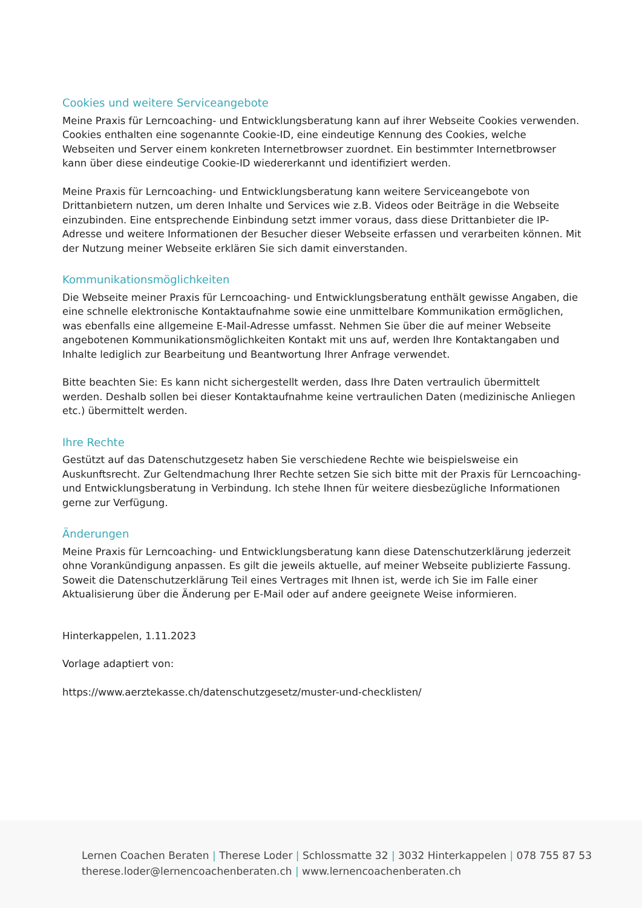Cookies und weitere Serviceangebote
Meine Praxis für Lerncoaching- und Entwicklungsberatung kann auf ihrer Webseite Cookies verwenden. Cookies enthalten eine sogenannte Cookie-ID, eine eindeutige Kennung des Cookies, welche Webseiten und Server einem konkreten Internetbrowser zuordnet. Ein bestimmter Internetbrowser kann über diese eindeutige Cookie-ID wiedererkannt und identifiziert werden.
Meine Praxis für Lerncoaching- und Entwicklungsberatung kann weitere Serviceangebote von Drittanbietern nutzen, um deren Inhalte und Services wie z.B. Videos oder Beiträge in die Webseite einzubinden. Eine entsprechende Einbindung setzt immer voraus, dass diese Drittanbieter die IP-Adresse und weitere Informationen der Besucher dieser Webseite erfassen und verarbeiten können. Mit der Nutzung meiner Webseite erklären Sie sich damit einverstanden.
Kommunikationsmöglichkeiten
Die Webseite meiner Praxis für Lerncoaching- und Entwicklungsberatung enthält gewisse Angaben, die eine schnelle elektronische Kontaktaufnahme sowie eine unmittelbare Kommunikation ermöglichen, was ebenfalls eine allgemeine E-Mail-Adresse umfasst. Nehmen Sie über die auf meiner Webseite angebotenen Kommunikationsmöglichkeiten Kontakt mit uns auf, werden Ihre Kontaktangaben und Inhalte lediglich zur Bearbeitung und Beantwortung Ihrer Anfrage verwendet.
Bitte beachten Sie: Es kann nicht sichergestellt werden, dass Ihre Daten vertraulich übermittelt werden. Deshalb sollen bei dieser Kontaktaufnahme keine vertraulichen Daten (medizinische Anliegen etc.) übermittelt werden.
Ihre Rechte
Gestützt auf das Datenschutzgesetz haben Sie verschiedene Rechte wie beispielsweise ein Auskunftsrecht. Zur Geltendmachung Ihrer Rechte setzen Sie sich bitte mit der Praxis für Lerncoaching- und Entwicklungsberatung in Verbindung. Ich stehe Ihnen für weitere diesbezügliche Informationen gerne zur Verfügung.
Änderungen
Meine Praxis für Lerncoaching- und Entwicklungsberatung kann diese Datenschutzerklärung jederzeit ohne Vorankündigung anpassen. Es gilt die jeweils aktuelle, auf meiner Webseite publizierte Fassung. Soweit die Datenschutzerklärung Teil eines Vertrages mit Ihnen ist, werde ich Sie im Falle einer Aktualisierung über die Änderung per E-Mail oder auf andere geeignete Weise informieren.
Hinterkappelen, 1.11.2023
Vorlage adaptiert von:
https://www.aerztekasse.ch/datenschutzgesetz/muster-und-checklisten/
Lernen Coachen Beraten | Therese Loder | Schlossmatte 32 | 3032 Hinterkappelen | 078 755 87 53
therese.loder@lernencoachenberaten.ch | www.lernencoachenberaten.ch